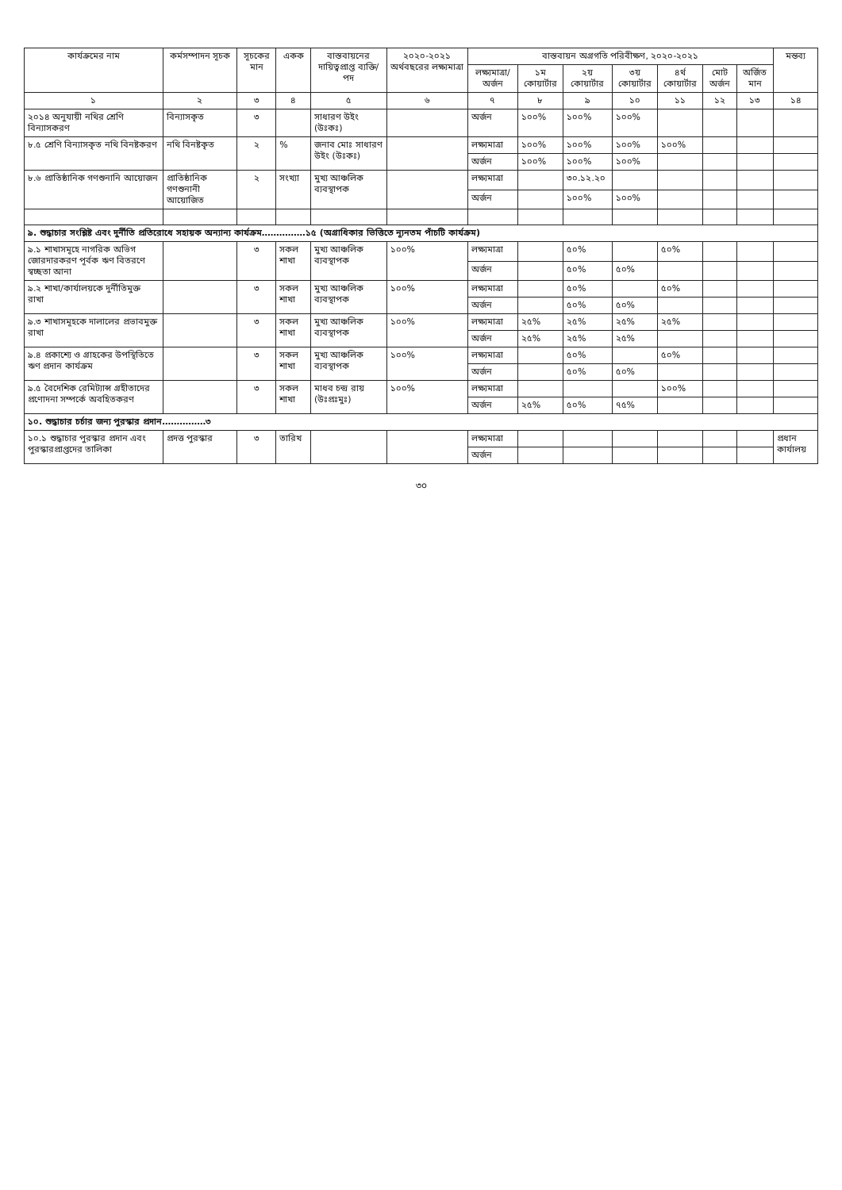| কার্যক্রমের নাম | কর্মসম্পাদন সূচক | সূচকের মান | একক | বাস্তবায়নের দায়িত্বপ্রাপ্ত ব্যক্তি/পদ | ২০২০-২০২১ অর্থবছরের লক্ষ্যমাত্রা | বাস্তবায়ন অগ্রগতি পরিবীক্ষণ, ২০২০-২০২১ | | | | | | | মন্তব্য |
| --- | --- | --- | --- | --- | --- | --- | --- | --- | --- | --- | --- | --- | --- |
| | | | | | | লক্ষ্যমাত্রা/ অর্জন | ১ম কোয়ার্টার | ২য় কোয়ার্টার | ৩য় কোয়ার্টার | ৪র্থ কোয়ার্টার | মোট অর্জন | অর্জিত মান | |
| ১ | ২ | ৩ | ৪ | ৫ | ৬ | ৭ | ৮ | ৯ | ১০ | ১১ | ১২ | ১৩ | ১৪ |
| ২০১৪ অনুযায়ী নথির শ্রেণি বিন্যাসকরণ | বিন্যাসকৃত | ৩ | | সাধারণ উইং (উঃকঃ) | | অর্জন | ১০০% | ১০০% | ১০০% | | | | |
| ৮.৫ শ্রেণি বিন্যাসকৃত নথি বিনষ্টকরণ | নথি বিনষ্টকৃত | ২ | % | জনাব মোঃ সাধারণ উইং (উঃকঃ) | | লক্ষ্যমাত্রা | ১০০% | ১০০% | ১০০% | ১০০% | | | |
| | | | | | | অর্জন | ১০০% | ১০০% | ১০০% | | | | |
| ৮.৬ প্রাতিষ্ঠানিক গণশুনানি আয়োজন | প্রাতিষ্ঠানিক গণশুনানী আয়োজিত | ২ | সংখ্যা | মুখ্য আঞ্চলিক ব্যবস্থাপক | | লক্ষ্যমাত্রা | | ৩০.১২.২০ | | | | | |
| | | | | | | অর্জন | | ১০০% | ১০০% | | | | |
| ৯. শুদ্ধাচার সংশ্লিষ্ট এবং দুর্নীতি প্রতিরোধে সহায়ক অন্যান্য কার্যক্রম……………১৫ (অগ্রাধিকার ভিত্তিতে ন্যূনতম পাঁচটি কার্যক্রম) | | | | | | | | | | | | | |
| ৯.১ শাখাসমূহে নাগরিক অভিগ জোরদারকরণ পূর্বক ঋণ বিতরণে স্বচ্ছতা আনা | | ৩ | সকল শাখা | মুখ্য আঞ্চলিক ব্যবস্থাপক | ১০০% | লক্ষ্যমাত্রা | | ৫০% | | ৫০% | | | |
| | | | | | | অর্জন | | ৫০% | ৫০% | | | | |
| ৯.২ শাখা/কার্যালয়কে দুর্নীতিমুক্ত রাখা | | ৩ | সকল শাখা | মুখ্য আঞ্চলিক ব্যবস্থাপক | ১০০% | লক্ষ্যমাত্রা | | ৫০% | | ৫০% | | | |
| | | | | | | অর্জন | | ৫০% | ৫০% | | | | |
| ৯.৩ শাখাসমূহকে দালালের প্রভাবমুক্ত রাখা | | ৩ | সকল শাখা | মুখ্য আঞ্চলিক ব্যবস্থাপক | ১০০% | লক্ষ্যমাত্রা | ২৫% | ২৫% | ২৫% | ২৫% | | | |
| | | | | | | অর্জন | ২৫% | ২৫% | ২৫% | | | | |
| ৯.৪ প্রকাশ্যে ও গ্রাহকের উপস্থিতিতে ঋণ প্রদান কার্যক্রম | | ৩ | সকল শাখা | মুখ্য আঞ্চলিক ব্যবস্থাপক | ১০০% | লক্ষ্যমাত্রা | | ৫০% | | ৫০% | | | |
| | | | | | | অর্জন | | ৫০% | ৫০% | | | | |
| ৯.৫ বৈদেশিক রেমিট্যান্স গ্রহীতাদের প্রণোদনা সম্পর্কে অবহিতকরণ | | ৩ | সকল শাখা | মাধব চন্দ্র রায় (উঃপ্রঃমুঃ) | ১০০% | লক্ষ্যমাত্রা | | | | ১০০% | | | |
| | | | | | | অর্জন | ২৫% | ৫০% | ৭৫% | | | | |
| ১০. শুদ্ধাচার চর্চার জন্য পুরস্কার প্রদান……………৩ | | | | | | | | | | | | | |
| ১০.১ শুদ্ধাচার পুরস্কার প্রদান এবং পুরস্কারপ্রাপ্তদের তালিকা | প্রদত্ত পুরস্কার | ৩ | তারিখ | | | লক্ষ্যমাত্রা | | | | | | | প্রধান কার্যালয় |
| | | | | | | অর্জন | | | | | | | |
৩০